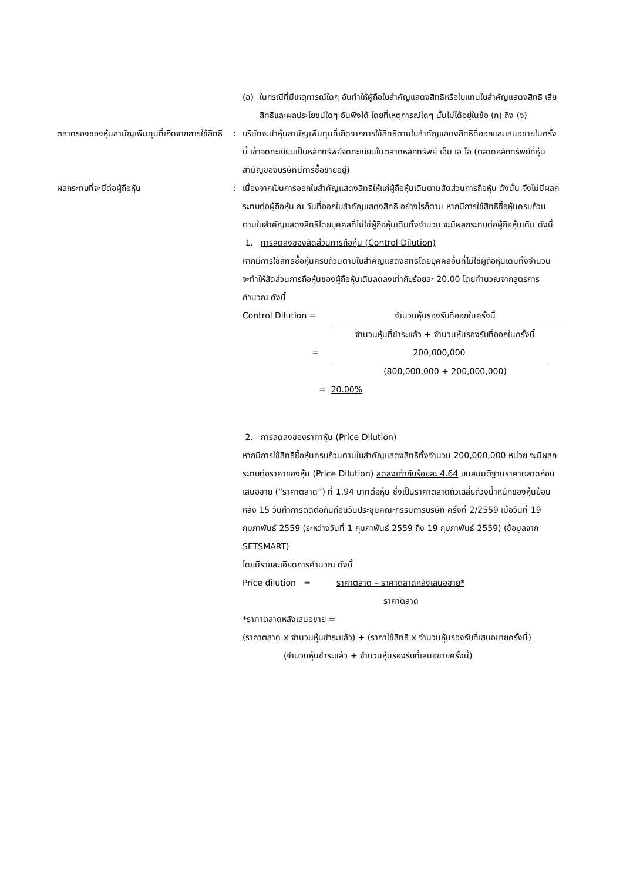(ฉ) ในกรณีที่มีเหตุการณ์ใดๆ อันทำให้ผู้ถือใบสำคัญแสดงสิทธิหรือใบแทนใบสำคัญแสดงสิทธิ เสียสิทธิและผลประโยชน์ใดๆ อันพึงได้ โดยที่เหตุการณ์ใดๆ นั้นไม่ได้อยู่ในข้อ (ก) ถึง (จ)
ตลาดรองของหุ้นสามัญเพิ่มทุนที่เกิดจากการใช้สิทธิ
: บริษัทจะนำหุ้นสามัญเพิ่มทุนที่เกิดจากการใช้สิทธิตามใบสำคัญแสดงสิทธิที่ออกและเสนอขายในครั้งนี้ เข้าจดทะเบียนเป็นหลักทรัพย์จดทะเบียนในตลาดหลักทรัพย์ เอ็ม เอ ไอ (ตลาดหลักทรัพย์ที่หุ้นสามัญของบริษัทมีการซื้อขายอยู่)
ผลกระทบที่จะมีต่อผู้ถือหุ้น : เนื่องจากเป็นการออกใบสำคัญแสดงสิทธิให้แก่ผู้ถือหุ้นเดิมตามสัดส่วนการถือหุ้น ดังนั้น จึงไม่มีผลกระทบต่อผู้ถือหุ้น ณ วันที่ออกใบสำคัญแสดงสิทธิ อย่างไรก็ตาม หากมีการใช้สิทธิซื้อหุ้นครบถ้วนตามใบสำคัญแสดงสิทธิโดยบุคคลที่ไม่ใช่ผู้ถือหุ้นเดิมทั้งจำนวน จะมีผลกระทบต่อผู้ถือหุ้นเดิม ดังนี้
1. การลดลงของสัดส่วนการถือหุ้น (Control Dilution)
หากมีการใช้สิทธิซื้อหุ้นครบถ้วนตามใบสำคัญแสดงสิทธิโดยบุคคลอื่นที่ไม่ใช่ผู้ถือหุ้นเดิมทั้งจำนวน จะทำให้สัดส่วนการถือหุ้นของผู้ถือหุ้นเดิมลดลงเท่ากับร้อยละ 20.00 โดยคำนวณจากสูตรการคำนวณ ดังนี้
Control Dilution =
จำนวนหุ้นรองรับที่ออกในครั้งนี้
จำนวนหุ้นที่ชำระแล้ว + จำนวนหุ้นรองรับที่ออกในครั้งนี้
= 200,000,000
(800,000,000 + 200,000,000)
= 20.00%
2. การลดลงของราคาหุ้น (Price Dilution)
หากมีการใช้สิทธิซื้อหุ้นครบถ้วนตามใบสำคัญแสดงสิทธิทั้งจำนวน 200,000,000 หน่วย จะมีผลกระทบต่อราคาของหุ้น (Price Dilution) ลดลงเท่ากับร้อยละ 4.64 บนสมมติฐานราคาตลาดก่อนเสนอขาย (“ราคาตลาด”) ที่ 1.94 บาทต่อหุ้น ซึ่งเป็นราคาตลาดถัวเฉลี่ยถ่วงน้ำหนักของหุ้นย้อนหลัง 15 วันทำการติดต่อกันก่อนวันประชุมคณะกรรมการบริษัท ครั้งที่ 2/2559 เมื่อวันที่ 19 กุมภาพันธ์ 2559 (ระหว่างวันที่ 1 กุมภาพันธ์ 2559 ถึง 19 กุมภาพันธ์ 2559) (ข้อมูลจาก SETSMART)
โดยมีรายละเอียดการคำนวณ ดังนี้
Price dilution = ราคาตลาด – ราคาตลาดหลังเสนอขาย*
ราคาตลาด
*ราคาตลาดหลังเสนอขาย =
(ราคาตลาด x จำนวนหุ้นชำระแล้ว) + (ราคาใช้สิทธิ x จำนวนหุ้นรองรับที่เสนอขายครั้งนี้)
(จำนวนหุ้นชำระแล้ว + จำนวนหุ้นรองรับที่เสนอขายครั้งนี้)